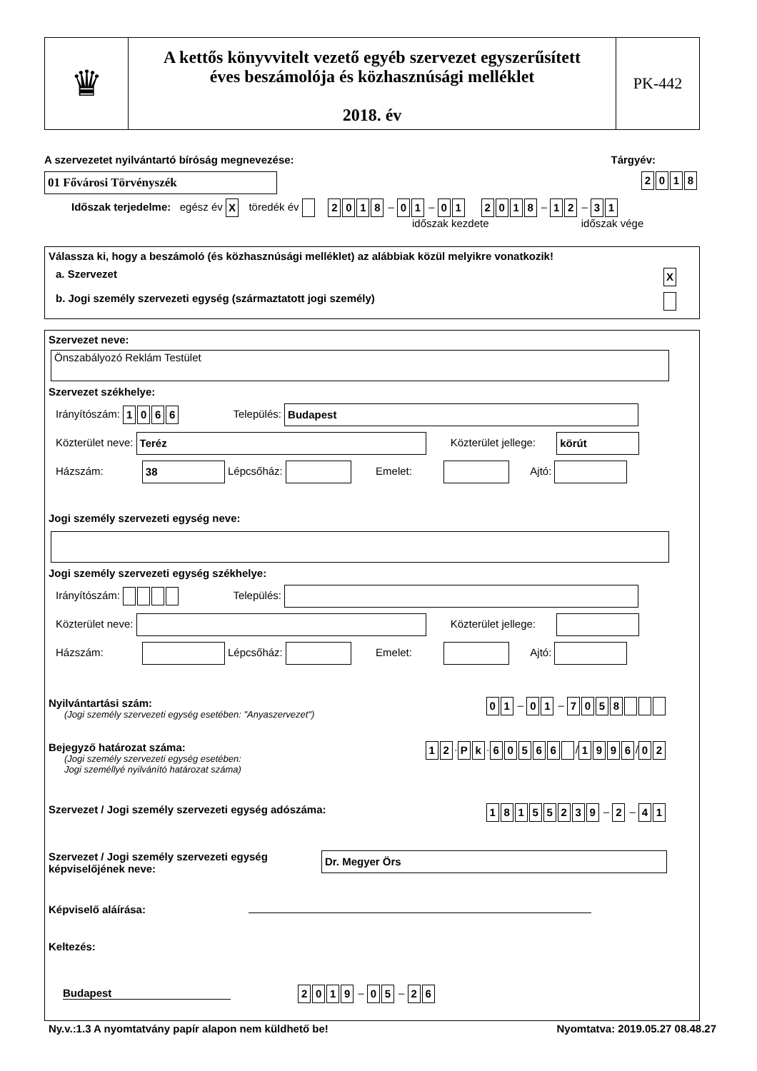♛
A kettős könyvvitelt vezető egyéb szervezet egyszerűsített
éves beszámolója és közhasznúsági melléklet
2018. év
PK-442
A szervezetet nyilvántartó bíróság megnevezése: Tárgyév:
01 Fővárosi Törvényszék 2018
Időszak terjedelme: egész év X töredék év 2018 – 0 1 – 01 2018 – 1 2 – 3 1
időszak kezdete időszak vége
Válassza ki, hogy a beszámoló (és közhasznúsági melléklet) az alábbiak közül melyikre vonatkozik!
a. Szervezet X
b. Jogi személy szervezeti egység (származtatott jogi személy)
Szervezet neve:
Önszabályozó Reklám Testület
Szervezet székhelye:
Irányítószám: 1066 Település: Budapest
Közterület neve: Teréz Közterület jellege: körút
Házszám: 38 Lépcsőház: Emelet: Ajtó:
Jogi személy szervezeti egység neve:
Jogi személy szervezeti egység székhelye:
Irányítószám: Település:
Közterület neve: Közterület jellege:
Házszám: Lépcsőház: Emelet: Ajtó:
Nyilvántartási szám:
(Jogi személy szervezeti egység esetében: "Anyaszervezet")
0 1 – 0 1 – 7058
Bejegyző határozat száma:
(Jogi személy szervezeti egység esetében:
Jogi személlyé nyilvánító határozat száma)
1 2 · P k · 60566 / 1996 / 0 2
Szervezet / Jogi személy szervezeti egység adószáma:
18155239 – 2 – 4 1
Szervezet / Jogi személy szervezeti egység
képviselőjének neve:
Dr. Megyer Örs
Képviselő aláírása:
Keltezés:
Budapest 2019 – 0 5 – 2 6
Ny.v.:1.3 A nyomtatvány papír alapon nem küldhető be! Nyomtatva: 2019.05.27 08.48.27